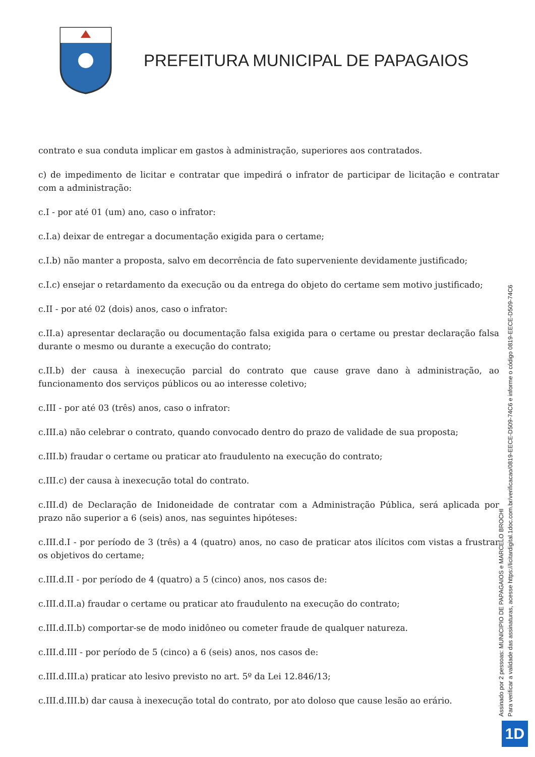PREFEITURA MUNICIPAL DE PAPAGAIOS
contrato e sua conduta implicar em gastos à administração, superiores aos contratados.
c) de impedimento de licitar e contratar que impedirá o infrator de participar de licitação e contratar com a administração:
c.I - por até 01 (um) ano, caso o infrator:
c.I.a) deixar de entregar a documentação exigida para o certame;
c.I.b) não manter a proposta, salvo em decorrência de fato superveniente devidamente justificado;
c.I.c) ensejar o retardamento da execução ou da entrega do objeto do certame sem motivo justificado;
c.II - por até 02 (dois) anos, caso o infrator:
c.II.a) apresentar declaração ou documentação falsa exigida para o certame ou prestar declaração falsa durante o mesmo ou durante a execução do contrato;
c.II.b) der causa à inexecução parcial do contrato que cause grave dano à administração, ao funcionamento dos serviços públicos ou ao interesse coletivo;
c.III - por até 03 (três) anos, caso o infrator:
c.III.a) não celebrar o contrato, quando convocado dentro do prazo de validade de sua proposta;
c.III.b) fraudar o certame ou praticar ato fraudulento na execução do contrato;
c.III.c) der causa à inexecução total do contrato.
c.III.d) de Declaração de Inidoneidade de contratar com a Administração Pública, será aplicada por prazo não superior a 6 (seis) anos, nas seguintes hipóteses:
c.III.d.I - por período de 3 (três) a 4 (quatro) anos, no caso de praticar atos ilícitos com vistas a frustrar os objetivos do certame;
c.III.d.II - por período de 4 (quatro) a 5 (cinco) anos, nos casos de:
c.III.d.II.a) fraudar o certame ou praticar ato fraudulento na execução do contrato;
c.III.d.II.b) comportar-se de modo inidôneo ou cometer fraude de qualquer natureza.
c.III.d.III - por período de 5 (cinco) a 6 (seis) anos, nos casos de:
c.III.d.III.a) praticar ato lesivo previsto no art. 5º da Lei 12.846/13;
c.III.d.III.b) dar causa à inexecução total do contrato, por ato doloso que cause lesão ao erário.
Assinado por 2 pessoas: MUNICIPIO DE PAPAGAIOS e MARCELO BROCHI
Para verificar a validade das assinaturas, acesse https://licitardigital.1doc.com.br/verificacao/0819-EECE-D509-74C6 e informe o código 0819-EECE-D509-74C6
1D